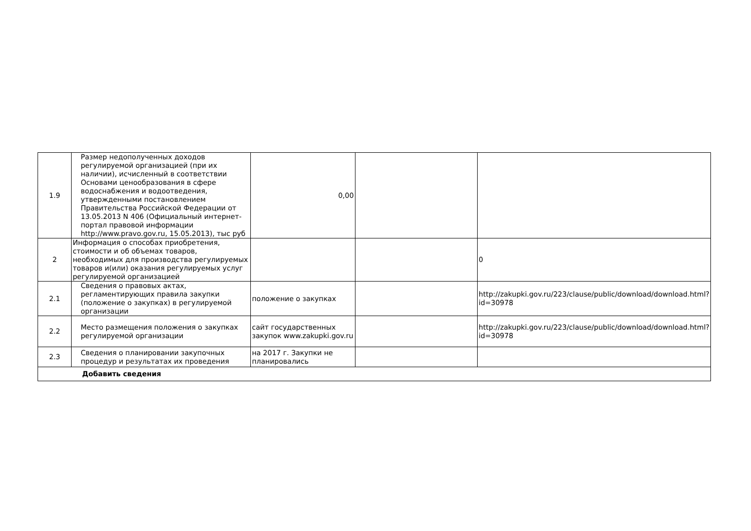| 1.9 | Размер недополученных доходов регулируемой организацией (при их наличии), исчисленный в соответствии Основами ценообразования в сфере водоснабжения и водоотведения, утвержденными постановлением Правительства Российской Федерации от 13.05.2013 N 406 (Официальный интернет-портал правовой информации http://www.pravo.gov.ru, 15.05.2013), тыс руб | 0,00 | | |
| 2 | Информация о способах приобретения, стоимости и об объемах товаров, необходимых для производства регулируемых товаров и(или) оказания регулируемых услуг регулируемой организацией | | | 0 |
| 2.1 | Сведения о правовых актах, регламентирующих правила закупки (положение о закупках) в регулируемой организации | положение о закупках | | http://zakupki.gov.ru/223/clause/public/download/download.html?id=30978 |
| 2.2 | Место размещения положения о закупках регулируемой организации | сайт государственных закупок www.zakupki.gov.ru | | http://zakupki.gov.ru/223/clause/public/download/download.html?id=30978 |
| 2.3 | Сведения о планировании закупочных процедур и результатах их проведения | на 2017 г. Закупки не планировались | | |
| Добавить сведения | | | | |